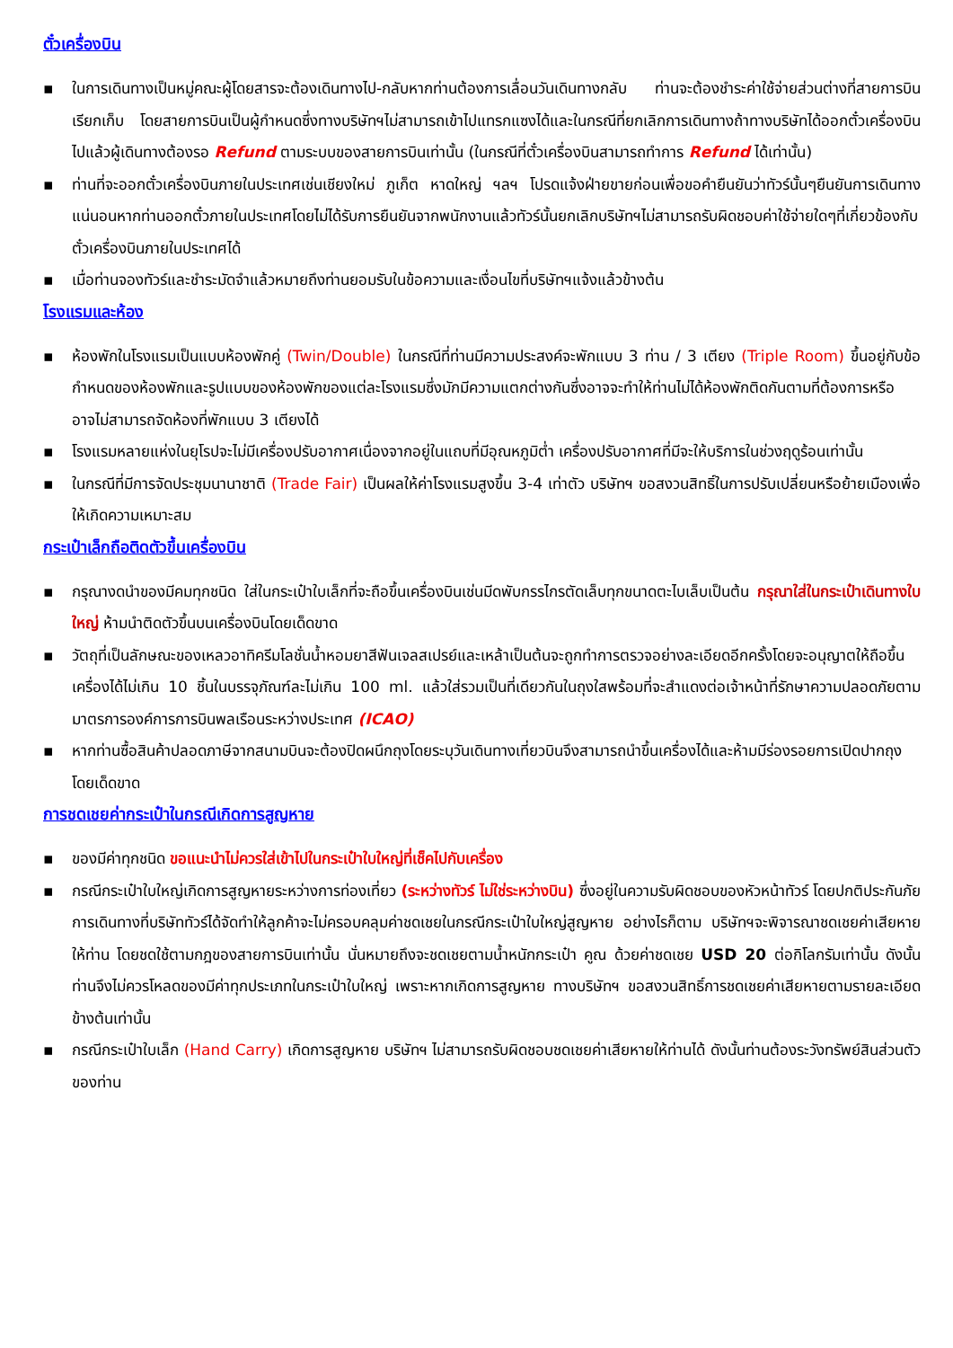ตั๋วเครื่องบิน
▪ ในการเดินทางเป็นหมู่คณะผู้โดยสารจะต้องเดินทางไป-กลับหากท่านต้องการเลื่อนวันเดินทางกลับ ท่านจะต้องชำระค่าใช้จ่ายส่วนต่างที่สายการบินเรียกเก็บ โดยสายการบินเป็นผู้กำหนดซึ่งทางบริษัทฯไม่สามารถเข้าไปแทรกแซงได้และในกรณีที่ยกเลิกการเดินทางถ้าทางบริษัทได้ออกตั๋วเครื่องบินไปแล้วผู้เดินทางต้องรอ Refund ตามระบบของสายการบินเท่านั้น (ในกรณีที่ตั๋วเครื่องบินสามารถทำการ Refund ได้เท่านั้น)
▪ ท่านที่จะออกตั๋วเครื่องบินภายในประเทศเช่นเชียงใหม่ ภูเก็ต หาดใหญ่ ฯลฯ โปรดแจ้งฝ่ายขายก่อนเพื่อขอคำยืนยันว่าทัวร์นั้นๆยืนยันการเดินทางแน่นอนหากท่านออกตั๋วภายในประเทศโดยไม่ได้รับการยืนยันจากพนักงานแล้วทัวร์นั้นยกเลิกบริษัทฯไม่สามารถรับผิดชอบค่าใช้จ่ายใดๆที่เกี่ยวข้องกับตั๋วเครื่องบินภายในประเทศได้
▪ เมื่อท่านจองทัวร์และชำระมัดจำแล้วหมายถึงท่านยอมรับในข้อความและเงื่อนไขที่บริษัทฯแจ้งแล้วข้างต้น
โรงแรมและห้อง
▪ ห้องพักในโรงแรมเป็นแบบห้องพักคู่ (Twin/Double) ในกรณีที่ท่านมีความประสงค์จะพักแบบ 3 ท่าน / 3 เตียง (Triple Room) ขึ้นอยู่กับข้อกำหนดของห้องพักและรูปแบบของห้องพักของแต่ละโรงแรมซึ่งมักมีความแตกต่างกันซึ่งอาจจะทำให้ท่านไม่ได้ห้องพักติดกันตามที่ต้องการหรือ อาจไม่สามารถจัดห้องที่พักแบบ 3 เตียงได้
▪ โรงแรมหลายแห่งในยุโรปจะไม่มีเครื่องปรับอากาศเนื่องจากอยู่ในแถบที่มีอุณหภูมิต่ำ เครื่องปรับอากาศที่มีจะให้บริการในช่วงฤดูร้อนเท่านั้น
▪ ในกรณีที่มีการจัดประชุมนานาชาติ (Trade Fair) เป็นผลให้ค่าโรงแรมสูงขึ้น 3-4 เท่าตัว บริษัทฯ ขอสงวนสิทธิ์ในการปรับเปลี่ยนหรือย้ายเมืองเพื่อให้เกิดความเหมาะสม
กระเป๋าเล็กถือติดตัวขึ้นเครื่องบิน
▪ กรุณางดนำของมีคมทุกชนิด ใส่ในกระเป๋าใบเล็กที่จะถือขึ้นเครื่องบินเช่นมีดพับกรรไกรตัดเล็บทุกขนาดตะไบเล็บเป็นต้น กรุณาใส่ในกระเป๋าเดินทางใบใหญ่ ห้ามนำติดตัวขึ้นบนเครื่องบินโดยเด็ดขาด
▪ วัตถุที่เป็นลักษณะของเหลวอาทิครีมโลชั่นน้ำหอมยาสีฟันเจลสเปรย์และเหล้าเป็นต้นจะถูกทำการตรวจอย่างละเอียดอีกครั้งโดยจะอนุญาตให้ถือขึ้นเครื่องได้ไม่เกิน 10 ชิ้นในบรรจุภัณฑ์ละไม่เกิน 100 ml. แล้วใส่รวมเป็นที่เดียวกันในถุงใสพร้อมที่จะสำแดงต่อเจ้าหน้าที่รักษาความปลอดภัยตามมาตรการองค์การการบินพลเรือนระหว่างประเทศ (ICAO)
▪ หากท่านซื้อสินค้าปลอดภาษีจากสนามบินจะต้องปิดผนึกถุงโดยระบุวันเดินทางเที่ยวบินจึงสามารถนำขึ้นเครื่องได้และห้ามมีร่องรอยการเปิดปากถุงโดยเด็ดขาด
การชดเชยค่ากระเป๋าในกรณีเกิดการสูญหาย
▪ ของมีค่าทุกชนิด ขอแนะนำไม่ควรใส่เข้าไปในกระเป๋าใบใหญ่ที่เช็คไปกับเครื่อง
▪ กรณีกระเป๋าใบใหญ่เกิดการสูญหายระหว่างการท่องเที่ยว (ระหว่างทัวร์ ไม่ใช่ระหว่างบิน) ซึ่งอยู่ในความรับผิดชอบของหัวหน้าทัวร์ โดยปกติประกันภัยการเดินทางที่บริษัททัวร์ได้จัดทำให้ลูกค้าจะไม่ครอบคลุมค่าชดเชยในกรณีกระเป๋าใบใหญ่สูญหาย อย่างไรก็ตาม บริษัทฯจะพิจารณาชดเชยค่าเสียหายให้ท่าน โดยชดใช้ตามกฎของสายการบินเท่านั้น นั่นหมายถึงจะชดเชยตามน้ำหนักกระเป๋า คูณ ด้วยค่าชดเชย USD 20 ต่อกิโลกรัมเท่านั้น ดังนั้นท่านจึงไม่ควรโหลดของมีค่าทุกประเภทในกระเป๋าใบใหญ่ เพราะหากเกิดการสูญหาย ทางบริษัทฯ ขอสงวนสิทธิ์การชดเชยค่าเสียหายตามรายละเอียดข้างต้นเท่านั้น
▪ กรณีกระเป๋าใบเล็ก (Hand Carry) เกิดการสูญหาย บริษัทฯ ไม่สามารถรับผิดชอบชดเชยค่าเสียหายให้ท่านได้ ดังนั้นท่านต้องระวังทรัพย์สินส่วนตัวของท่าน